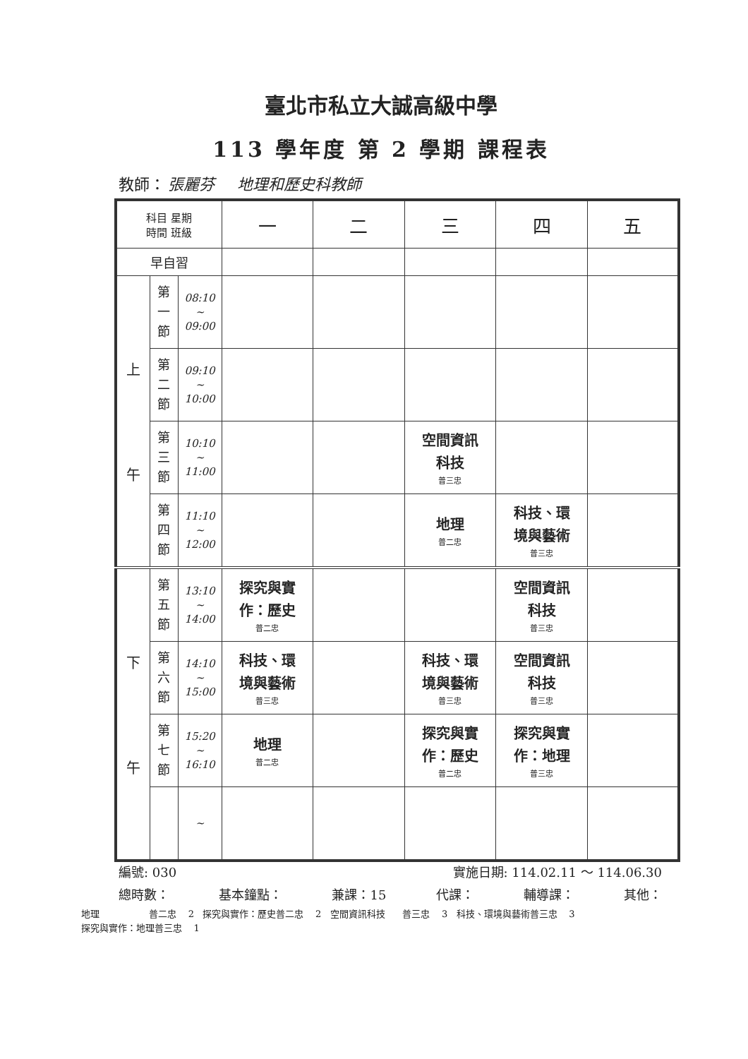臺北市私立大誠高級中學
113 學年度 第 2 學期 課程表
教師： 張麗芬 地理和歷史科教師
| 科目 星期 時間 班級 | | | 一 | 二 | 三 | 四 | 五 |
| --- | --- | --- | --- | --- | --- | --- | --- |
| 早自習 | | | | | | | |
| 上 午 | 第 一 節 | 08:10 ~ 09:00 | | | | | |
| | 第 二 節 | 09:10 ~ 10:00 | | | | | |
| | 第 三 節 | 10:10 ~ 11:00 | | | 空間資訊 科技 普三忠 | | |
| | 第 四 節 | 11:10 ~ 12:00 | | | 地理 普二忠 | 科技、環 境與藝術 普三忠 | |
| 下 午 | 第 五 節 | 13:10 ~ 14:00 | 探究與實 作：歷史 普二忠 | | | 空間資訊 科技 普三忠 | |
| | 第 六 節 | 14:10 ~ 15:00 | 科技、環 境與藝術 普三忠 | | 科技、環 境與藝術 普三忠 | 空間資訊 科技 普三忠 | |
| | 第 七 節 | 15:20 ~ 16:10 | 地理 普二忠 | | 探究與實 作：歷史 普二忠 | 探究與實 作：地理 普三忠 | |
| | | ~ | | | | | |
編號: 030 實施日期: 114.02.11 ～ 114.06.30
總時數： 基本鐘點： 兼課：15 代課： 輔導課： 其他：
地理 普二忠 2 探究與實作：歷史普二忠 2 空間資訊科技 普三忠 3 科技、環境與藝術普三忠 3
探究與實作：地理普三忠 1